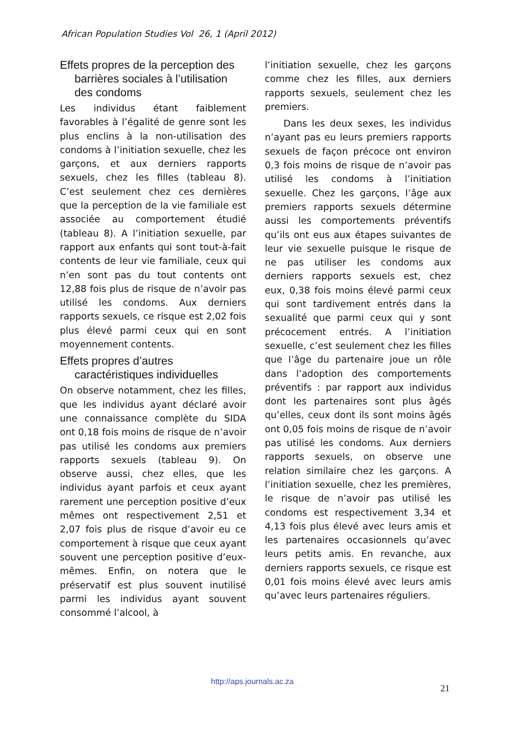African Population Studies Vol 26, 1 (April 2012)
Effets propres de la perception des barrières sociales à l’utilisation des condoms
Les individus étant faiblement favorables à l’égalité de genre sont les plus enclins à la non-utilisation des condoms à l’initiation sexuelle, chez les garçons, et aux derniers rapports sexuels, chez les filles (tableau 8). C’est seulement chez ces dernières que la perception de la vie familiale est associée au comportement étudié (tableau 8). A l’initiation sexuelle, par rapport aux enfants qui sont tout-à-fait contents de leur vie familiale, ceux qui n’en sont pas du tout contents ont 12,88 fois plus de risque de n’avoir pas utilisé les condoms. Aux derniers rapports sexuels, ce risque est 2,02 fois plus élevé parmi ceux qui en sont moyennement contents.
Effets propres d’autres caractéristiques individuelles
On observe notamment, chez les filles, que les individus ayant déclaré avoir une connaissance complète du SIDA ont 0,18 fois moins de risque de n’avoir pas utilisé les condoms aux premiers rapports sexuels (tableau 9). On observe aussi, chez elles, que les individus ayant parfois et ceux ayant rarement une perception positive d’eux mêmes ont respectivement 2,51 et 2,07 fois plus de risque d’avoir eu ce comportement à risque que ceux ayant souvent une perception positive d’eux-mêmes. Enfin, on notera que le préservatif est plus souvent inutilisé parmi les individus ayant souvent consommé l’alcool, à
l’initiation sexuelle, chez les garçons comme chez les filles, aux derniers rapports sexuels, seulement chez les premiers.
Dans les deux sexes, les individus n’ayant pas eu leurs premiers rapports sexuels de façon précoce ont environ 0,3 fois moins de risque de n’avoir pas utilisé les condoms à l’initiation sexuelle. Chez les garçons, l’âge aux premiers rapports sexuels détermine aussi les comportements préventifs qu’ils ont eus aux étapes suivantes de leur vie sexuelle puisque le risque de ne pas utiliser les condoms aux derniers rapports sexuels est, chez eux, 0,38 fois moins élevé parmi ceux qui sont tardivement entrés dans la sexualité que parmi ceux qui y sont précocement entrés. A l’initiation sexuelle, c’est seulement chez les filles que l’âge du partenaire joue un rôle dans l’adoption des comportements préventifs : par rapport aux individus dont les partenaires sont plus âgés qu’elles, ceux dont ils sont moins âgés ont 0,05 fois moins de risque de n’avoir pas utilisé les condoms. Aux derniers rapports sexuels, on observe une relation similaire chez les garçons. A l’initiation sexuelle, chez les premières, le risque de n’avoir pas utilisé les condoms est respectivement 3,34 et 4,13 fois plus élevé avec leurs amis et les partenaires occasionnels qu’avec leurs petits amis. En revanche, aux derniers rapports sexuels, ce risque est 0,01 fois moins élevé avec leurs amis qu’avec leurs partenaires réguliers.
http://aps.journals.ac.za
21